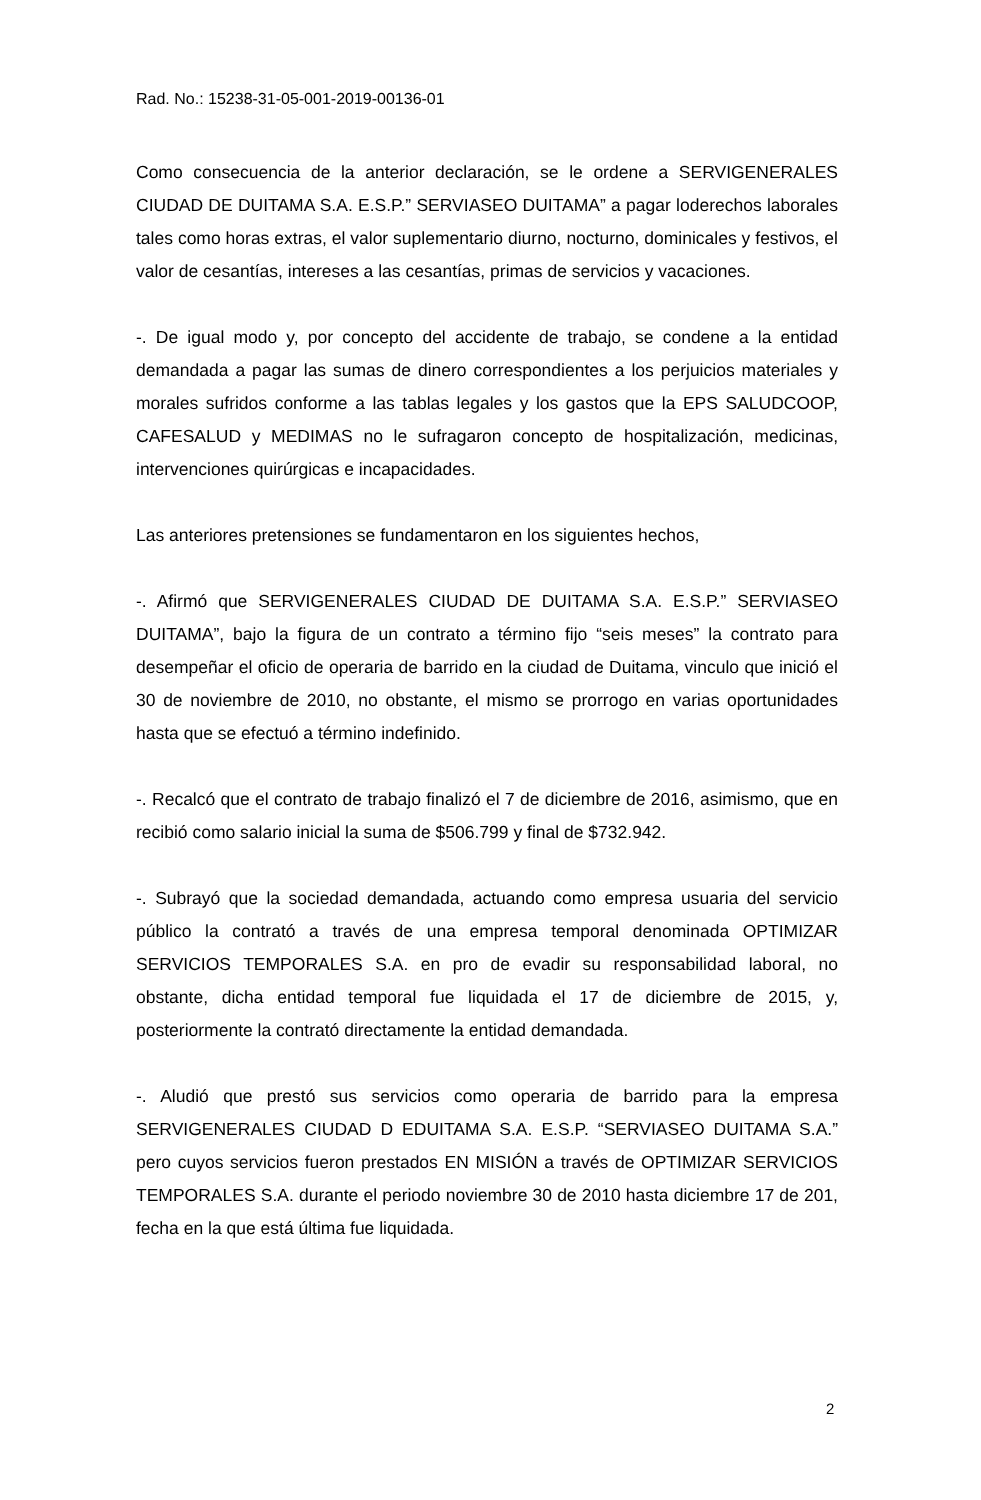Rad. No.: 15238-31-05-001-2019-00136-01
Como consecuencia de la anterior declaración, se le ordene a SERVIGENERALES CIUDAD DE DUITAMA S.A. E.S.P.” SERVIASEO DUITAMA” a pagar loderechos laborales tales como horas extras, el valor suplementario diurno, nocturno, dominicales y festivos, el valor de cesantías, intereses a las cesantías, primas de servicios y vacaciones.
-. De igual modo y, por concepto del accidente de trabajo, se condene a la entidad demandada a pagar las sumas de dinero correspondientes a los perjuicios materiales y morales sufridos conforme a las tablas legales y los gastos que la EPS SALUDCOOP, CAFESALUD y MEDIMAS no le sufragaron concepto de hospitalización, medicinas, intervenciones quirúrgicas e incapacidades.
Las anteriores pretensiones se fundamentaron en los siguientes hechos,
-. Afirmó que SERVIGENERALES CIUDAD DE DUITAMA S.A. E.S.P.” SERVIASEO DUITAMA”, bajo la figura de un contrato a término fijo “seis meses” la contrato para desempeñar el oficio de operaria de barrido en la ciudad de Duitama, vinculo que inició el 30 de noviembre de 2010, no obstante, el mismo se prorrogo en varias oportunidades hasta que se efectuó a término indefinido.
-. Recalcó que el contrato de trabajo finalizó el 7 de diciembre de 2016, asimismo, que en recibió como salario inicial la suma de $506.799 y final de $732.942.
-. Subrayó que la sociedad demandada, actuando como empresa usuaria del servicio público la contrató a través de una empresa temporal denominada OPTIMIZAR SERVICIOS TEMPORALES S.A. en pro de evadir su responsabilidad laboral, no obstante, dicha entidad temporal fue liquidada el 17 de diciembre de 2015, y, posteriormente la contrató directamente la entidad demandada.
-. Aludió que prestó sus servicios como operaria de barrido para la empresa SERVIGENERALES CIUDAD D EDUITAMA S.A. E.S.P. “SERVIASEO DUITAMA S.A.” pero cuyos servicios fueron prestados EN MISIÓN a través de OPTIMIZAR SERVICIOS TEMPORALES S.A. durante el periodo noviembre 30 de 2010 hasta diciembre 17 de 201, fecha en la que está última fue liquidada.
2